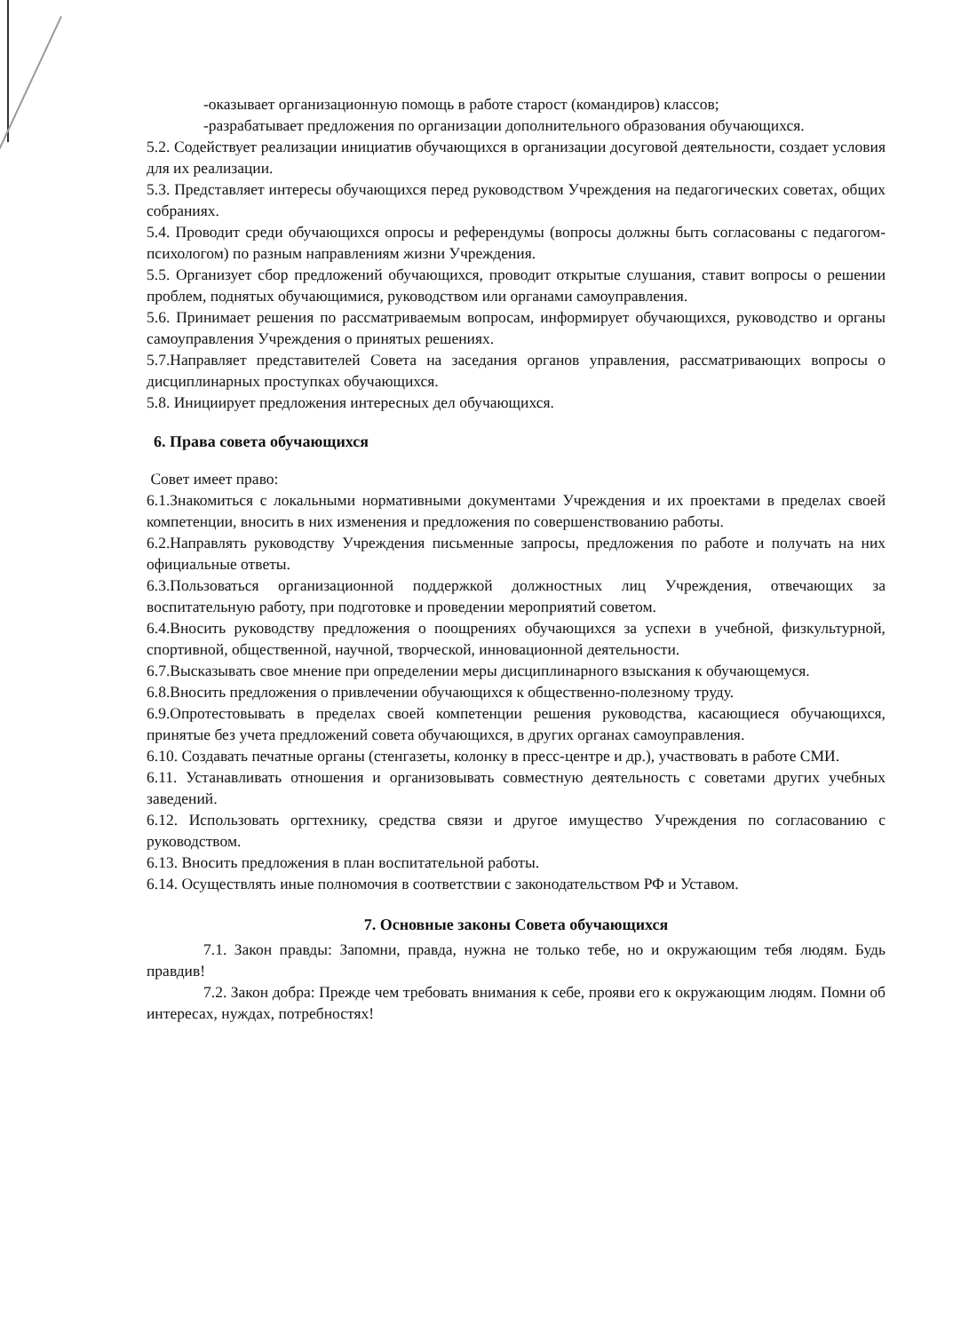-оказывает организационную помощь в работе старост (командиров) классов;
-разрабатывает предложения по организации дополнительного образования обучающихся.
5.2. Содействует реализации инициатив обучающихся в организации досуговой деятельности, создает условия для их реализации.
5.3. Представляет интересы обучающихся перед руководством Учреждения на педагогических советах, общих собраниях.
5.4. Проводит среди обучающихся опросы и референдумы (вопросы должны быть согласованы с педагогом-психологом) по разным направлениям жизни Учреждения.
5.5. Организует сбор предложений обучающихся, проводит открытые слушания, ставит вопросы о решении проблем, поднятых обучающимися, руководством или органами самоуправления.
5.6. Принимает решения по рассматриваемым вопросам, информирует обучающихся, руководство и органы самоуправления Учреждения о принятых решениях.
5.7.Направляет представителей Совета на заседания органов управления, рассматривающих вопросы о дисциплинарных проступках обучающихся.
5.8. Инициирует предложения интересных дел обучающихся.
6. Права совета обучающихся
Совет имеет право:
6.1.Знакомиться с локальными нормативными документами Учреждения и их проектами в пределах своей компетенции, вносить в них изменения и предложения по совершенствованию работы.
6.2.Направлять руководству Учреждения письменные запросы, предложения по работе и получать на них официальные ответы.
6.3.Пользоваться организационной поддержкой должностных лиц Учреждения, отвечающих за воспитательную работу, при подготовке и проведении мероприятий советом.
6.4.Вносить руководству предложения о поощрениях обучающихся за успехи в учебной, физкультурной, спортивной, общественной, научной, творческой, инновационной деятельности.
6.7.Высказывать свое мнение при определении меры дисциплинарного взыскания к обучающемуся.
6.8.Вносить предложения о привлечении обучающихся к общественно-полезному труду.
6.9.Опротестовывать в пределах своей компетенции решения руководства, касающиеся обучающихся, принятые без учета предложений совета обучающихся, в других органах самоуправления.
6.10. Создавать печатные органы (стенгазеты, колонку в пресс-центре и др.), участвовать в работе СМИ.
6.11. Устанавливать отношения и организовывать совместную деятельность с советами других учебных заведений.
6.12. Использовать оргтехнику, средства связи и другое имущество Учреждения по согласованию с руководством.
6.13. Вносить предложения в план воспитательной работы.
6.14. Осуществлять иные полномочия в соответствии с законодательством РФ и Уставом.
7. Основные законы Совета обучающихся
7.1. Закон правды: Запомни, правда, нужна не только тебе, но и окружающим тебя людям. Будь правдив!
7.2. Закон добра: Прежде чем требовать внимания к себе, прояви его к окружающим людям. Помни об интересах, нуждах, потребностях!